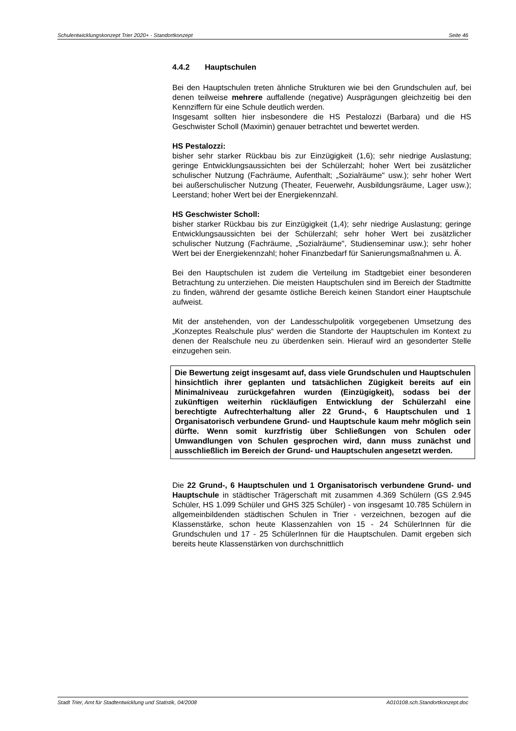Schulentwicklungskonzept Trier 2020+ - Standortkonzept Seite 46
4.4.2 Hauptschulen
Bei den Hauptschulen treten ähnliche Strukturen wie bei den Grundschulen auf, bei denen teilweise mehrere auffallende (negative) Ausprägungen gleichzeitig bei den Kennziffern für eine Schule deutlich werden.
Insgesamt sollten hier insbesondere die HS Pestalozzi (Barbara) und die HS Geschwister Scholl (Maximin) genauer betrachtet und bewertet werden.
HS Pestalozzi:
bisher sehr starker Rückbau bis zur Einzügigkeit (1,6); sehr niedrige Auslastung; geringe Entwicklungsaussichten bei der Schülerzahl; hoher Wert bei zusätzlicher schulischer Nutzung (Fachräume, Aufenthalt; „Sozialräume" usw.); sehr hoher Wert bei außerschulischer Nutzung (Theater, Feuerwehr, Ausbildungsräume, Lager usw.); Leerstand; hoher Wert bei der Energiekennzahl.
HS Geschwister Scholl:
bisher starker Rückbau bis zur Einzügigkeit (1,4); sehr niedrige Auslastung; geringe Entwicklungsaussichten bei der Schülerzahl; sehr hoher Wert bei zusätzlicher schulischer Nutzung (Fachräume, „Sozialräume", Studienseminar usw.); sehr hoher Wert bei der Energiekennzahl; hoher Finanzbedarf für Sanierungsmaßnahmen u. Ä.
Bei den Hauptschulen ist zudem die Verteilung im Stadtgebiet einer besonderen Betrachtung zu unterziehen. Die meisten Hauptschulen sind im Bereich der Stadtmitte zu finden, während der gesamte östliche Bereich keinen Standort einer Hauptschule aufweist.
Mit der anstehenden, von der Landesschulpolitik vorgegebenen Umsetzung des „Konzeptes Realschule plus“ werden die Standorte der Hauptschulen im Kontext zu denen der Realschule neu zu überdenken sein. Hierauf wird an gesonderter Stelle einzugehen sein.
Die Bewertung zeigt insgesamt auf, dass viele Grundschulen und Hauptschulen hinsichtlich ihrer geplanten und tatsächlichen Zügigkeit bereits auf ein Minimalniveau zurückgefahren wurden (Einzügigkeit), sodass bei der zukünftigen weiterhin rückläufigen Entwicklung der Schülerzahl eine berechtigte Aufrechterhaltung aller 22 Grund-, 6 Hauptschulen und 1 Organisatorisch verbundene Grund- und Hauptschule kaum mehr möglich sein dürfte. Wenn somit kurzfristig über Schließungen von Schulen oder Umwandlungen von Schulen gesprochen wird, dann muss zunächst und ausschließlich im Bereich der Grund- und Hauptschulen angesetzt werden.
Die 22 Grund-, 6 Hauptschulen und 1 Organisatorisch verbundene Grund- und Hauptschule in städtischer Trägerschaft mit zusammen 4.369 Schülern (GS 2.945 Schüler, HS 1.099 Schüler und GHS 325 Schüler) - von insgesamt 10.785 Schülern in allgemeinbildenden städtischen Schulen in Trier - verzeichnen, bezogen auf die Klassenstärke, schon heute Klassenzahlen von 15 - 24 SchülerInnen für die Grundschulen und 17 - 25 SchülerInnen für die Hauptschulen. Damit ergeben sich bereits heute Klassenstärken von durchschnittlich
Stadt Trier, Amt für Stadtentwicklung und Statistik, 04/2008 A010108.sch.Standortkonzept.doc